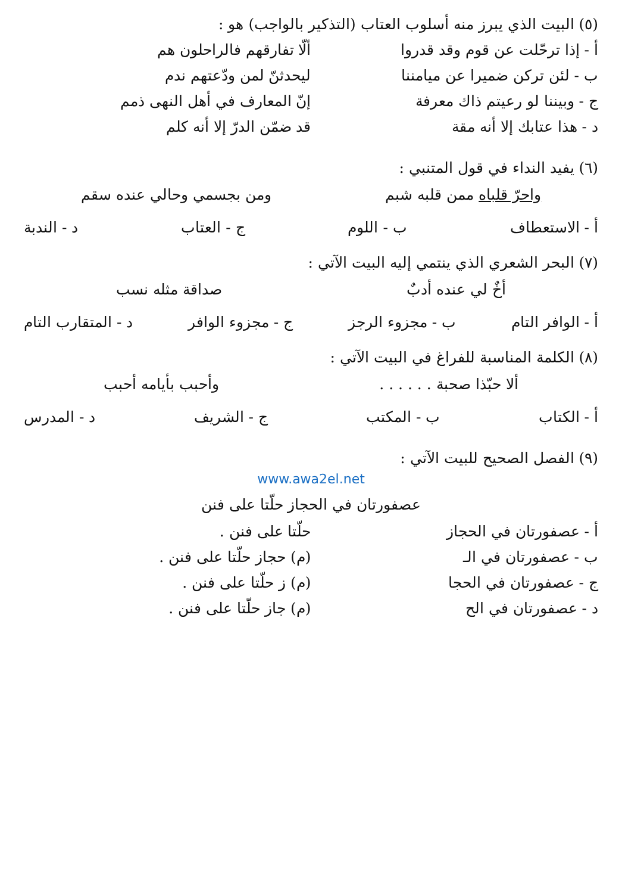(٥) البيت الذي يبرز منه أسلوب العتاب (التذكير بالواجب) هو :
أ - إذا ترحّلت عن قوم وقد قدروا ألّا تفارقهم فالراحلون هم
ب - لئن تركن ضميرا عن ميامننا ليحدثنّ لمن ودّعتهم ندم
ج - وبيننا لو رعيتم ذاك معرفة إنّ المعارف في أهل النهى ذمم
د - هذا عتابك إلا أنه مقة قد ضمّن الدرّ إلا أنه كلم
(٦) يفيد النداء في قول المتنبي :
واحرّ قلباه ممن قلبه شبم ومن بجسمي وحالي عنده سقم
أ - الاستعطاف ب - اللوم ج - العتاب د - الندبة
(٧) البحر الشعري الذي ينتمي إليه البيت الآتي :
أخٌ لي عنده أدبٌ صداقة مثله نسب
أ - الوافر التام ب - مجزوء الرجز ج - مجزوء الوافر د - المتقارب التام
(٨) الكلمة المناسبة للفراغ في البيت الآتي :
ألا حبّذا صحبة . . . . . . وأحبب بأيامه أحبب
أ - الكتاب ب - المكتب ج - الشريف د - المدرس
(٩) الفصل الصحيح للبيت الآتي :
www.awa2el.net
عصفورتان في الحجاز حلّتا على فنن
أ - عصفورتان في الحجاز حلّتا على فنن .
ب - عصفورتان في الـ (م) حجاز حلّتا على فنن .
ج - عصفورتان في الحجا (م) ز حلّتا على فنن .
د - عصفورتان في الح (م) جاز حلّتا على فنن .